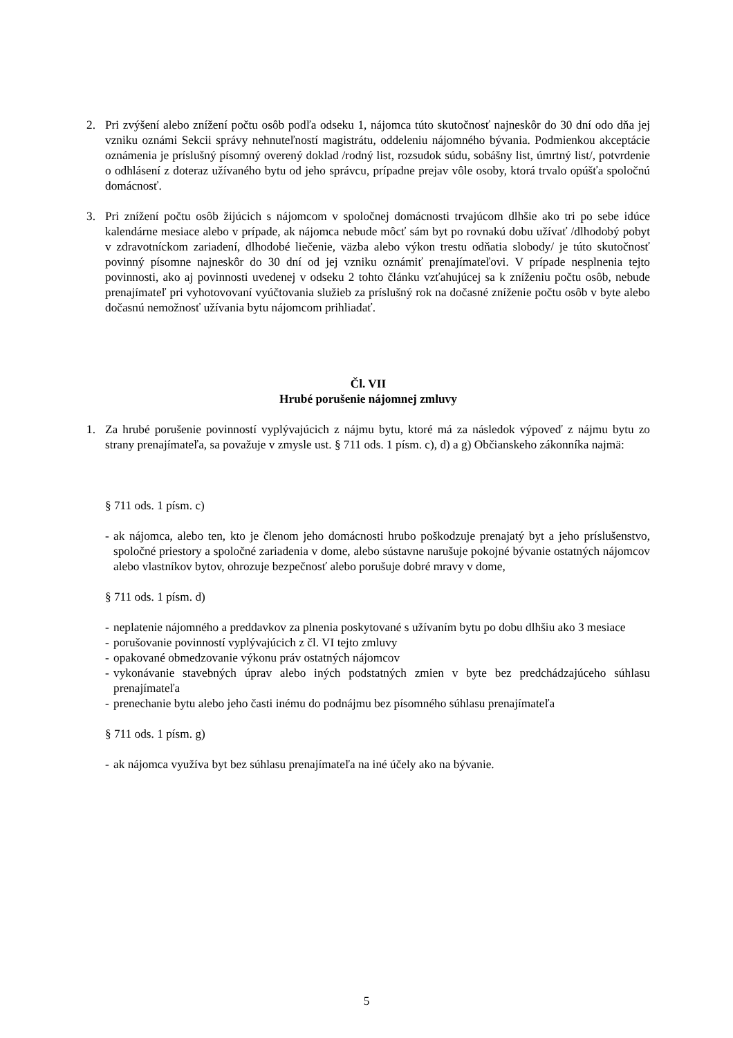2. Pri zvýšení alebo znížení počtu osôb podľa odseku 1, nájomca túto skutočnosť najneskôr do 30 dní odo dňa jej vzniku oznámi Sekcii správy nehnuteľností magistrátu, oddeleniu nájomného bývania. Podmienkou akceptácie oznámenia je príslušný písomný overený doklad /rodný list, rozsudok súdu, sobášny list, úmrtný list/, potvrdenie o odhlásení z doteraz užívaného bytu od jeho správcu, prípadne prejav vôle osoby, ktorá trvalo opúšťa spoločnú domácnosť.
3. Pri znížení počtu osôb žijúcich s nájomcom v spoločnej domácnosti trvajúcom dlhšie ako tri po sebe idúce kalendárne mesiace alebo v prípade, ak nájomca nebude môcť sám byt po rovnakú dobu užívať /dlhodobý pobyt v zdravotníckom zariadení, dlhodobé liečenie, väzba alebo výkon trestu odňatia slobody/ je túto skutočnosť povinný písomne najneskôr do 30 dní od jej vzniku oznámiť prenajímateľovi. V prípade nesplnenia tejto povinnosti, ako aj povinnosti uvedenej v odseku 2 tohto článku vzťahujúcej sa k zníženiu počtu osôb, nebude prenajímateľ pri vyhotovovaní vyúčtovania služieb za príslušný rok na dočasné zníženie počtu osôb v byte alebo dočasnú nemožnosť užívania bytu nájomcom prihliadať.
Čl. VII
Hrubé porušenie nájomnej zmluvy
1. Za hrubé porušenie povinností vyplývajúcich z nájmu bytu, ktoré má za následok výpoveď z nájmu bytu zo strany prenajímateľa, sa považuje v zmysle ust. § 711 ods. 1 písm. c), d) a g) Občianskeho zákonníka najmä:
§ 711 ods. 1 písm. c)
- ak nájomca, alebo ten, kto je členom jeho domácnosti hrubo poškodzuje prenajatý byt a jeho príslušenstvo, spoločné priestory a spoločné zariadenia v dome, alebo sústavne narušuje pokojné bývanie ostatných nájomcov alebo vlastníkov bytov, ohrozuje bezpečnosť alebo porušuje dobré mravy v dome,
§ 711 ods. 1 písm. d)
- neplatenie nájomného a preddavkov za plnenia poskytované s užívaním bytu po dobu dlhšiu ako 3 mesiace
- porušovanie povinností vyplývajúcich z čl. VI tejto zmluvy
- opakované obmedzovanie výkonu práv ostatných nájomcov
- vykonávanie stavebných úprav alebo iných podstatných zmien v byte bez predchádzajúceho súhlasu prenajímateľa
- prenechanie bytu alebo jeho časti inému do podnájmu bez písomného súhlasu prenajímateľa
§ 711 ods. 1 písm. g)
- ak nájomca využíva byt bez súhlasu prenajímateľa na iné účely ako na bývanie.
5